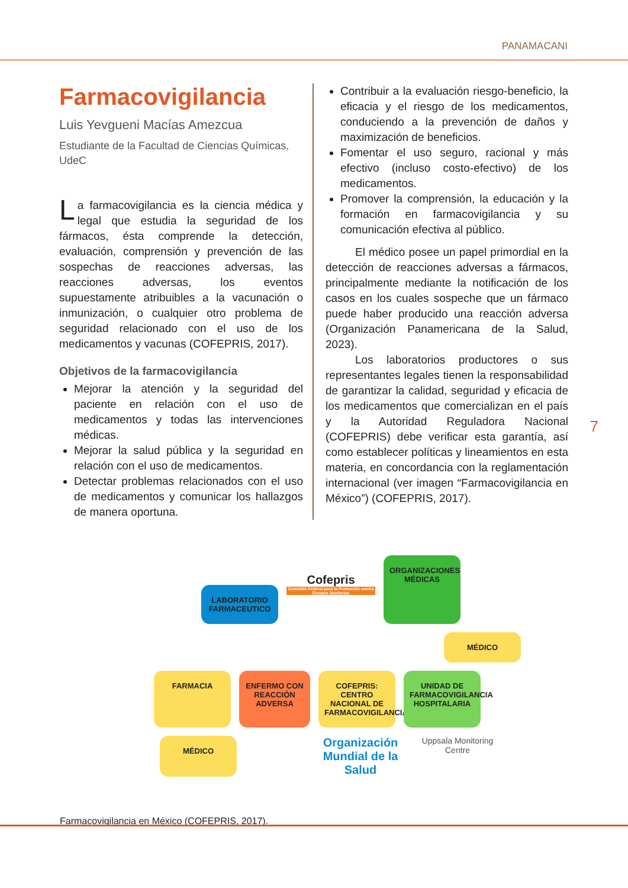PANAMACANI
Farmacovigilancia
Luis Yevgueni Macías Amezcua
Estudiante de la Facultad de Ciencias Químicas, UdeC
La farmacovigilancia es la ciencia médica y legal que estudia la seguridad de los fármacos, ésta comprende la detección, evaluación, comprensión y prevención de las sospechas de reacciones adversas, las reacciones adversas, los eventos supuestamente atribuibles a la vacunación o inmunización, o cualquier otro problema de seguridad relacionado con el uso de los medicamentos y vacunas (COFEPRIS, 2017).
Objetivos de la farmacovigilancia
Mejorar la atención y la seguridad del paciente en relación con el uso de medicamentos y todas las intervenciones médicas.
Mejorar la salud pública y la seguridad en relación con el uso de medicamentos.
Detectar problemas relacionados con el uso de medicamentos y comunicar los hallazgos de manera oportuna.
Contribuir a la evaluación riesgo-beneficio, la eficacia y el riesgo de los medicamentos, conduciendo a la prevención de daños y maximización de beneficios.
Fomentar el uso seguro, racional y más efectivo (incluso costo-efectivo) de los medicamentos.
Promover la comprensión, la educación y la formación en farmacovigilancia y su comunicación efectiva al público.
El médico posee un papel primordial en la detección de reacciones adversas a fármacos, principalmente mediante la notificación de los casos en los cuales sospeche que un fármaco puede haber producido una reacción adversa (Organización Panamericana de la Salud, 2023).
Los laboratorios productores o sus representantes legales tienen la responsabilidad de garantizar la calidad, seguridad y eficacia de los medicamentos que comercializan en el país y la Autoridad Reguladora Nacional (COFEPRIS) debe verificar esta garantía, así como establecer políticas y lineamientos en esta materia, en concordancia con la reglamentación internacional (ver imagen “Farmacovigilancia en México”) (COFEPRIS, 2017).
7
LABORATORIO FARMACEUTICO
Cofepris
Comisión Federal para la Protección contra Riesgos Sanitarios
ORGANIZACIONES MÉDICAS
MÉDICO
FARMACIA
ENFERMO CON REACCIÓN ADVERSA
COFEPRIS: CENTRO NACIONAL DE FARMACOVIGILANCIA
UNIDAD DE FARMACOVIGILANCIA HOSPITALARIA
MÉDICO
Organización Mundial de la Salud
Uppsala Monitoring Centre
Farmacovigilancia en México (COFEPRIS, 2017).